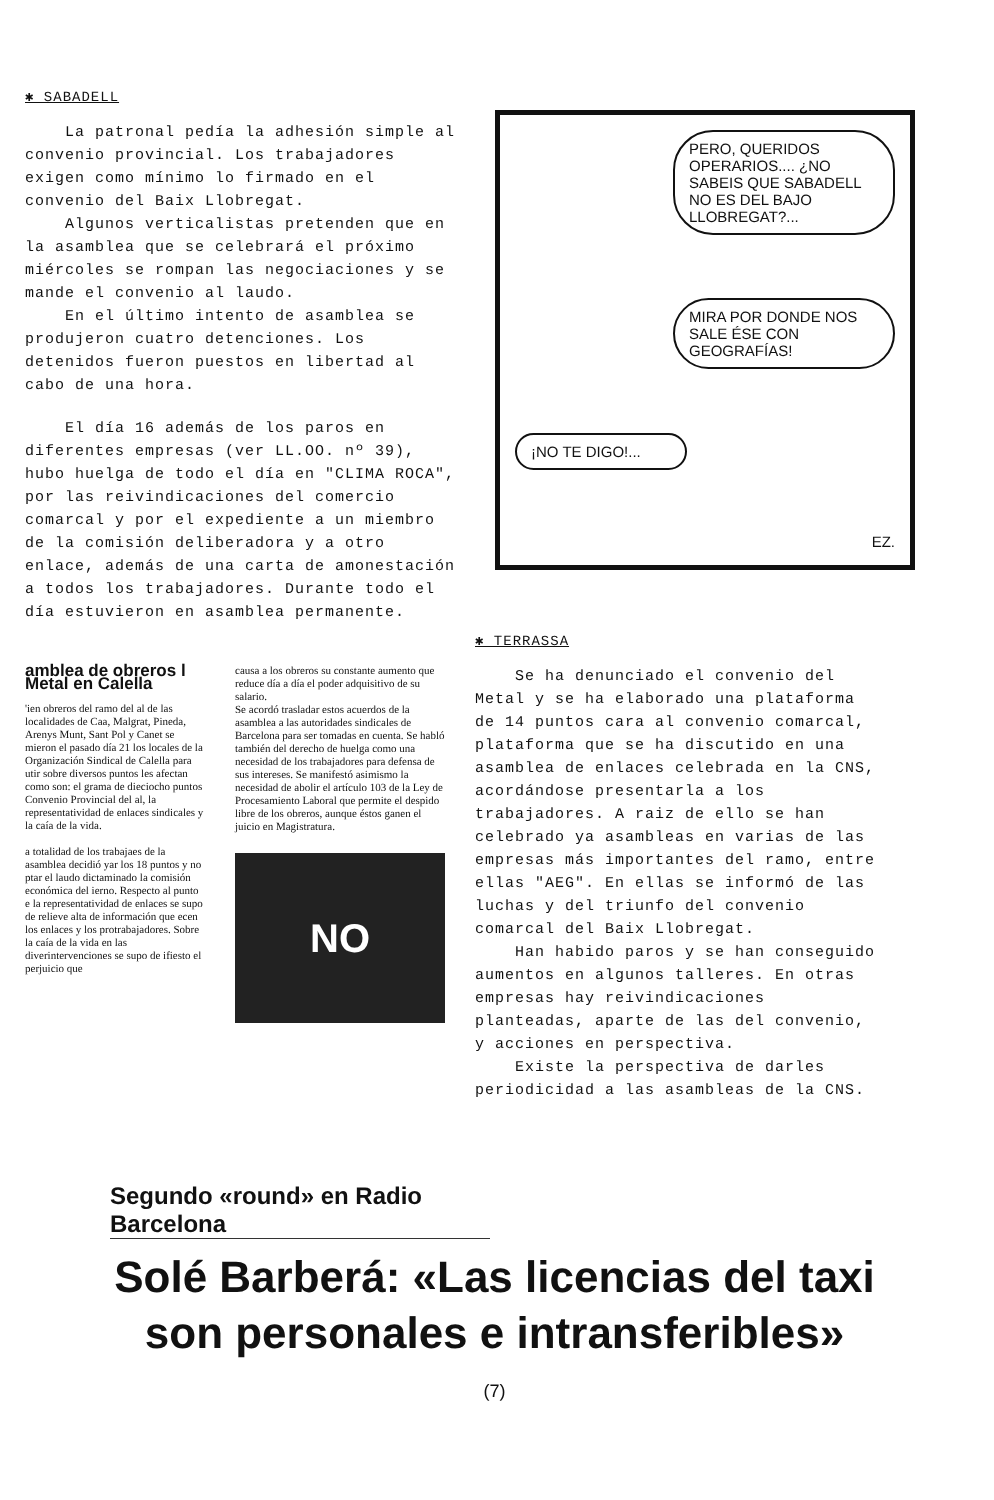✱ SABADELL
La patronal pedía la adhesión simple al convenio provincial. Los trabajadores exigen como mínimo lo firmado en el convenio del Baix Llobregat.
Algunos verticalistas pretenden que en la asamblea que se celebrará el próximo miércoles se rompan las negociaciones y se mande el convenio al laudo.
En el último intento de asamblea se produjeron cuatro detenciones. Los detenidos fueron puestos en libertad al cabo de una hora.
El día 16 además de los paros en diferentes empresas (ver LL.OO. nº 39), hubo huelga de todo el día en "CLIMA ROCA", por las reivindicaciones del comercio comarcal y por el expediente a un miembro de la comisión deliberadora y a otro enlace, además de una carta de amonestación a todos los trabajadores. Durante todo el día estuvieron en asamblea permanente.
PERO, QUERIDOS OPERARIOS.... ¿NO SABEIS QUE SABADELL NO ES DEL BAJO LLOBREGAT?...
MIRA POR DONDE NOS SALE ÉSE CON GEOGRAFÍAS!
¡NO TE DIGO!...
EZ.
amblea de obreros l Metal en Calella
'ien obreros del ramo del al de las localidades de Caa, Malgrat, Pineda, Arenys Munt, Sant Pol y Canet se mieron el pasado día 21 los locales de la Organización Sindical de Calella para utir sobre diversos puntos les afectan como son: el grama de dieciocho puntos Convenio Provincial del al, la representatividad de enlaces sindicales y la caía de la vida.
a totalidad de los trabajaes de la asamblea decidió yar los 18 puntos y no ptar el laudo dictaminado la comisión económica del ierno. Respecto al punto e la representatividad de enlaces se supo de relieve alta de información que ecen los enlaces y los protrabajadores. Sobre la caía de la vida en las diverintervenciones se supo de ifiesto el perjuicio que
causa a los obreros su constante aumento que reduce día a día el poder adquisitivo de su salario.
Se acordó trasladar estos acuerdos de la asamblea a las autoridades sindicales de Barcelona para ser tomadas en cuenta. Se habló también del derecho de huelga como una necesidad de los trabajadores para defensa de sus intereses. Se manifestó asimismo la necesidad de abolir el artículo 103 de la Ley de Procesamiento Laboral que permite el despido libre de los obreros, aunque éstos ganen el juicio en Magistratura.
NO
✱ TERRASSA
Se ha denunciado el convenio del Metal y se ha elaborado una plataforma de 14 puntos cara al convenio comarcal, plataforma que se ha discutido en una asamblea de enlaces celebrada en la CNS, acordándose presentarla a los trabajadores. A raiz de ello se han celebrado ya asambleas en varias de las empresas más importantes del ramo, entre ellas "AEG". En ellas se informó de las luchas y del triunfo del convenio comarcal del Baix Llobregat.
Han habido paros y se han conseguido aumentos en algunos talleres. En otras empresas hay reivindicaciones planteadas, aparte de las del convenio, y acciones en perspectiva.
Existe la perspectiva de darles periodicidad a las asambleas de la CNS.
Segundo «round» en Radio Barcelona
Solé Barberá: «Las licencias del taxi
son personales e intransferibles»
(7)